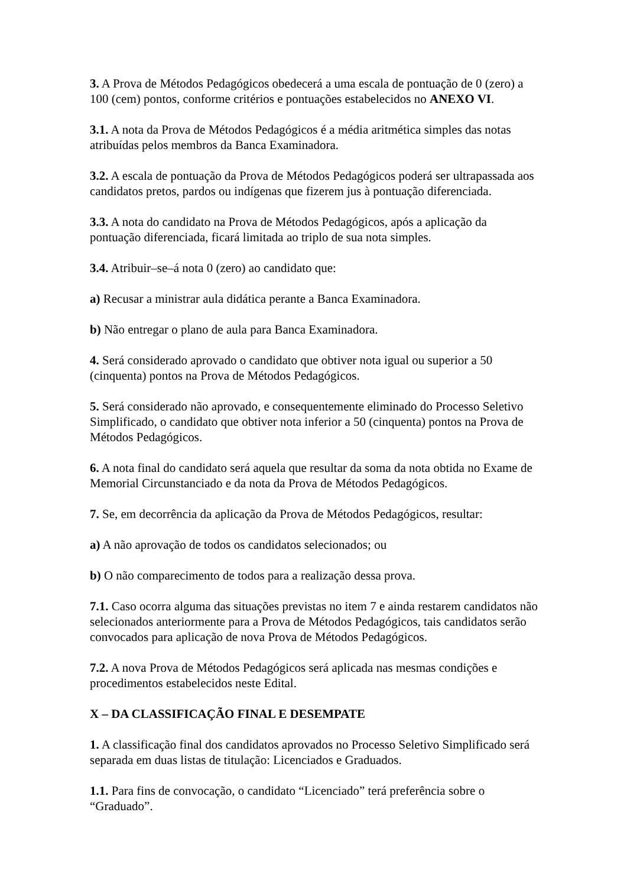3. A Prova de Métodos Pedagógicos obedecerá a uma escala de pontuação de 0 (zero) a 100 (cem) pontos, conforme critérios e pontuações estabelecidos no ANEXO VI.
3.1. A nota da Prova de Métodos Pedagógicos é a média aritmética simples das notas atribuídas pelos membros da Banca Examinadora.
3.2. A escala de pontuação da Prova de Métodos Pedagógicos poderá ser ultrapassada aos candidatos pretos, pardos ou indígenas que fizerem jus à pontuação diferenciada.
3.3. A nota do candidato na Prova de Métodos Pedagógicos, após a aplicação da pontuação diferenciada, ficará limitada ao triplo de sua nota simples.
3.4. Atribuir–se–á nota 0 (zero) ao candidato que:
a) Recusar a ministrar aula didática perante a Banca Examinadora.
b) Não entregar o plano de aula para Banca Examinadora.
4. Será considerado aprovado o candidato que obtiver nota igual ou superior a 50 (cinquenta) pontos na Prova de Métodos Pedagógicos.
5. Será considerado não aprovado, e consequentemente eliminado do Processo Seletivo Simplificado, o candidato que obtiver nota inferior a 50 (cinquenta) pontos na Prova de Métodos Pedagógicos.
6. A nota final do candidato será aquela que resultar da soma da nota obtida no Exame de Memorial Circunstanciado e da nota da Prova de Métodos Pedagógicos.
7. Se, em decorrência da aplicação da Prova de Métodos Pedagógicos, resultar:
a) A não aprovação de todos os candidatos selecionados; ou
b) O não comparecimento de todos para a realização dessa prova.
7.1. Caso ocorra alguma das situações previstas no item 7 e ainda restarem candidatos não selecionados anteriormente para a Prova de Métodos Pedagógicos, tais candidatos serão convocados para aplicação de nova Prova de Métodos Pedagógicos.
7.2. A nova Prova de Métodos Pedagógicos será aplicada nas mesmas condições e procedimentos estabelecidos neste Edital.
X – DA CLASSIFICAÇÃO FINAL E DESEMPATE
1. A classificação final dos candidatos aprovados no Processo Seletivo Simplificado será separada em duas listas de titulação: Licenciados e Graduados.
1.1. Para fins de convocação, o candidato “Licenciado” terá preferência sobre o “Graduado”.